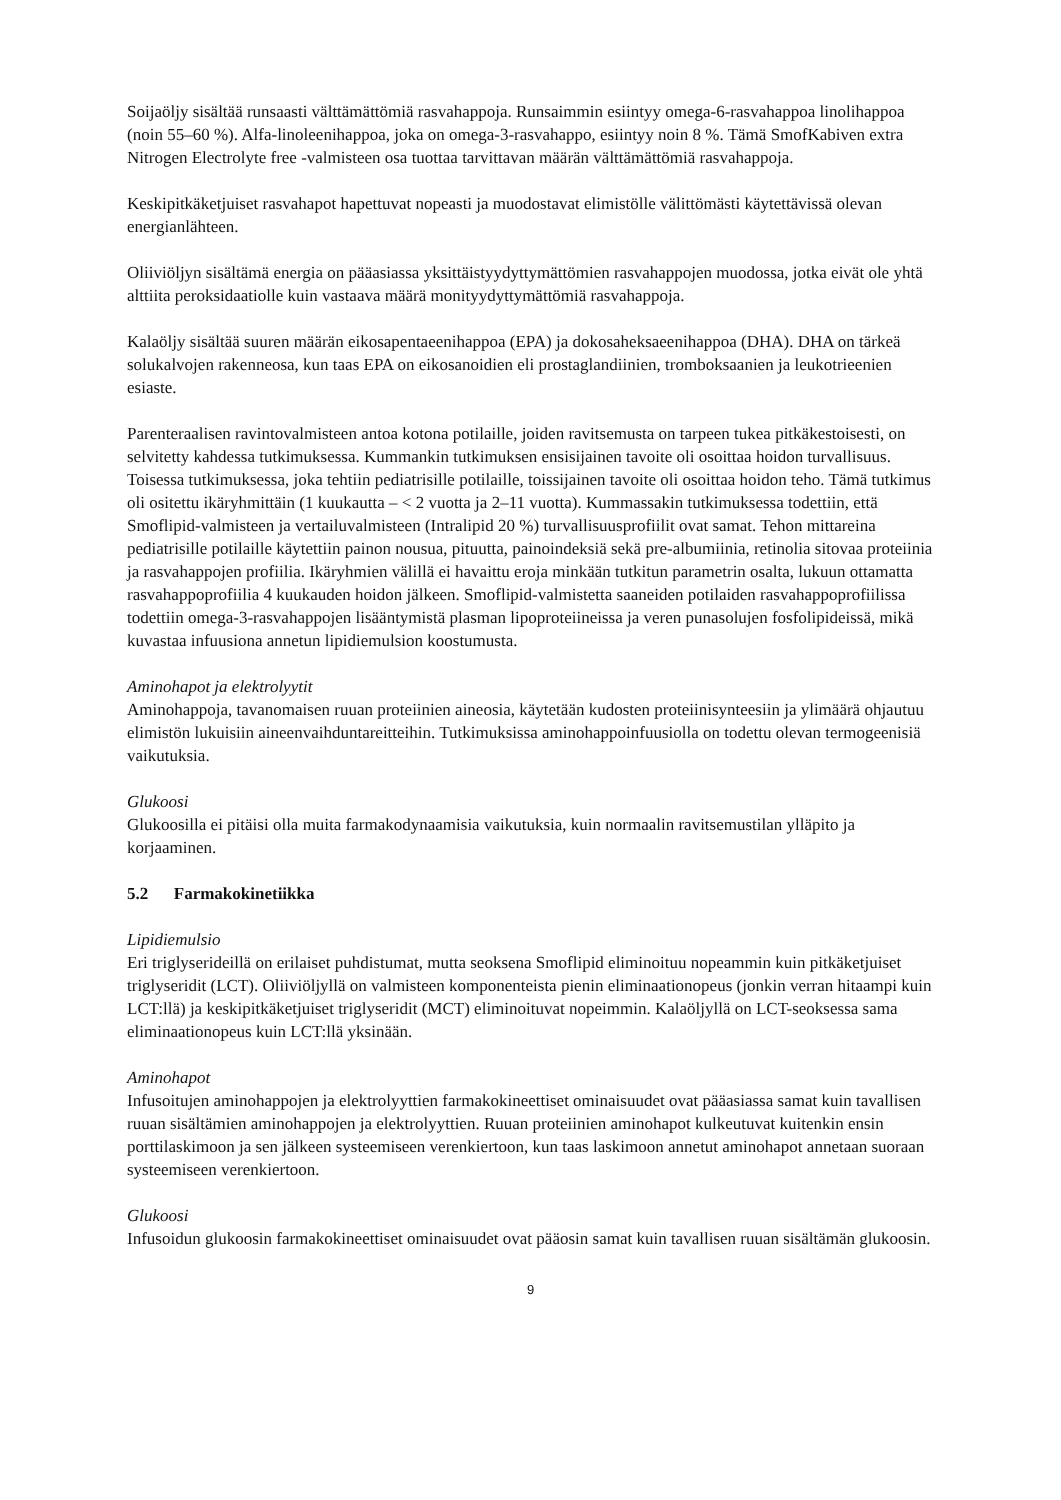Soijaöljy sisältää runsaasti välttämättömiä rasvahappoja. Runsaimmin esiintyy omega-6-rasvahappoa linolihappoa (noin 55–60 %). Alfa-linoleenihappoa, joka on omega-3-rasvahappo, esiintyy noin 8 %. Tämä SmofKabiven extra Nitrogen Electrolyte free -valmisteen osa tuottaa tarvittavan määrän välttämättömiä rasvahappoja.
Keskipitkäketjuiset rasvahapot hapettuvat nopeasti ja muodostavat elimistölle välittömästi käytettävissä olevan energianlähteen.
Oliiviöljyn sisältämä energia on pääasiassa yksittäistyydyttymättömien rasvahappojen muodossa, jotka eivät ole yhtä alttiita peroksidaatiolle kuin vastaava määrä monityydyttymättömiä rasvahappoja.
Kalaöljy sisältää suuren määrän eikosapentaeenihappoa (EPA) ja dokosaheksaeenihappoa (DHA). DHA on tärkeä solukalvojen rakenneosa, kun taas EPA on eikosanoidien eli prostaglandiinien, tromboksaanien ja leukotrieenien esiaste.
Parenteraalisen ravintovalmisteen antoa kotona potilaille, joiden ravitsemusta on tarpeen tukea pitkäkestoisesti, on selvitetty kahdessa tutkimuksessa. Kummankin tutkimuksen ensisijainen tavoite oli osoittaa hoidon turvallisuus. Toisessa tutkimuksessa, joka tehtiin pediatrisille potilaille, toissijainen tavoite oli osoittaa hoidon teho. Tämä tutkimus oli ositettu ikäryhmittäin (1 kuukautta – < 2 vuotta ja 2–11 vuotta). Kummassakin tutkimuksessa todettiin, että Smoflipid-valmisteen ja vertailuvalmisteen (Intralipid 20 %) turvallisuusprofiilit ovat samat. Tehon mittareina pediatrisille potilaille käytettiin painon nousua, pituutta, painoindeksiä sekä pre-albumiinia, retinolia sitovaa proteiinia ja rasvahappojen profiilia. Ikäryhmien välillä ei havaittu eroja minkään tutkitun parametrin osalta, lukuun ottamatta rasvahappoprofiilia 4 kuukauden hoidon jälkeen. Smoflipid-valmistetta saaneiden potilaiden rasvahappoprofiilissa todettiin omega-3-rasvahappojen lisääntymistä plasman lipoproteiineissa ja veren punasolujen fosfolipideissä, mikä kuvastaa infuusiona annetun lipidiemulsion koostumusta.
Aminohapot ja elektrolyytit
Aminohappoja, tavanomaisen ruuan proteiinien aineosia, käytetään kudosten proteiinisynteesiin ja ylimäärä ohjautuu elimistön lukuisiin aineenvaihduntareitteihin. Tutkimuksissa aminohappoinfuusiolla on todettu olevan termogeenisiä vaikutuksia.
Glukoosi
Glukoosilla ei pitäisi olla muita farmakodynaamisia vaikutuksia, kuin normaalin ravitsemustilan ylläpito ja korjaaminen.
5.2 Farmakokinetiikka
Lipidiemulsio
Eri triglyserideillä on erilaiset puhdistumat, mutta seoksena Smoflipid eliminoituu nopeammin kuin pitkäketjuiset triglyseridit (LCT). Oliiviöljyllä on valmisteen komponenteista pienin eliminaationopeus (jonkin verran hitaampi kuin LCT:llä) ja keskipitkäketjuiset triglyseridit (MCT) eliminoituvat nopeimmin. Kalaöljyllä on LCT-seoksessa sama eliminaationopeus kuin LCT:llä yksinään.
Aminohapot
Infusoitujen aminohappojen ja elektrolyyttien farmakokineettiset ominaisuudet ovat pääasiassa samat kuin tavallisen ruuan sisältämien aminohappojen ja elektrolyyttien. Ruuan proteiinien aminohapot kulkeutuvat kuitenkin ensin porttilaskimoon ja sen jälkeen systeemiseen verenkiertoon, kun taas laskimoon annetut aminohapot annetaan suoraan systeemiseen verenkiertoon.
Glukoosi
Infusoidun glukoosin farmakokineettiset ominaisuudet ovat pääosin samat kuin tavallisen ruuan sisältämän glukoosin.
9